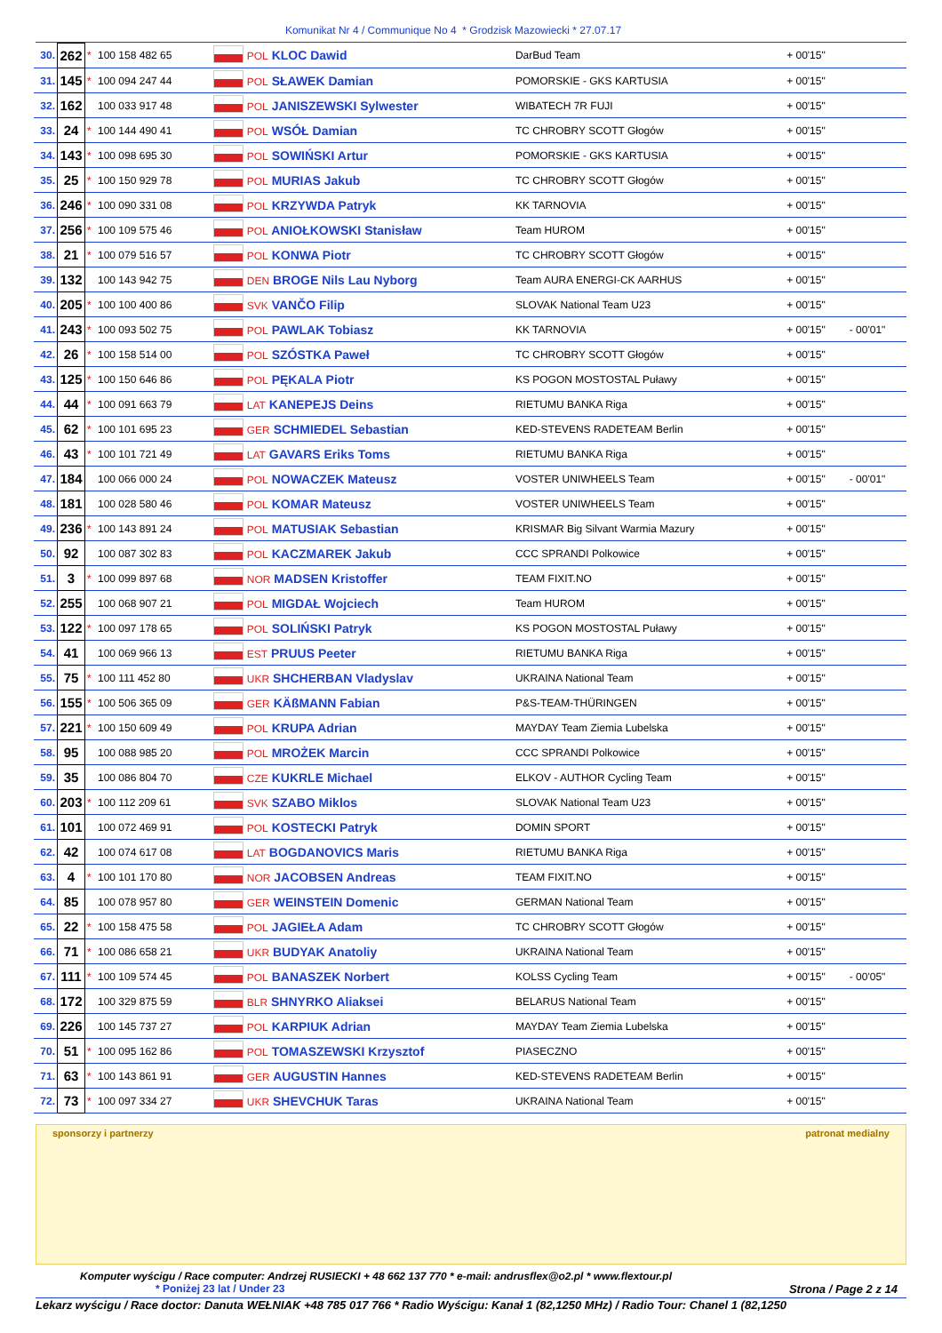Komunikat Nr 4 / Communique No 4 * Grodzisk Mazowiecki * 27.07.17
| 30. | 262 | * | 100 158 482 65 | | POL KLOC Dawid | DarBud Team | + 00'15" | |
| 31. | 145 | * | 100 094 247 44 | | POL SŁAWEK Damian | POMORSKIE - GKS KARTUSIA | + 00'15" | |
| 32. | 162 | | 100 033 917 48 | | POL JANISZEWSKI Sylwester | WIBATECH 7R FUJI | + 00'15" | |
| 33. | 24 | * | 100 144 490 41 | | POL WSÓŁ Damian | TC CHROBRY SCOTT Głogów | + 00'15" | |
| 34. | 143 | * | 100 098 695 30 | | POL SOWIŃSKI Artur | POMORSKIE - GKS KARTUSIA | + 00'15" | |
| 35. | 25 | * | 100 150 929 78 | | POL MURIAS Jakub | TC CHROBRY SCOTT Głogów | + 00'15" | |
| 36. | 246 | * | 100 090 331 08 | | POL KRZYWDA Patryk | KK TARNOVIA | + 00'15" | |
| 37. | 256 | * | 100 109 575 46 | | POL ANIOŁKOWSKI Stanisław | Team HUROM | + 00'15" | |
| 38. | 21 | * | 100 079 516 57 | | POL KONWA Piotr | TC CHROBRY SCOTT Głogów | + 00'15" | |
| 39. | 132 | | 100 143 942 75 | | DEN BROGE Nils Lau Nyborg | Team AURA ENERGI-CK AARHUS | + 00'15" | |
| 40. | 205 | * | 100 100 400 86 | | SVK VANČO Filip | SLOVAK National Team U23 | + 00'15" | |
| 41. | 243 | * | 100 093 502 75 | | POL PAWLAK Tobiasz | KK TARNOVIA | + 00'15" | - 00'01" |
| 42. | 26 | * | 100 158 514 00 | | POL SZÓSTKA Paweł | TC CHROBRY SCOTT Głogów | + 00'15" | |
| 43. | 125 | * | 100 150 646 86 | | POL PĘKALA Piotr | KS POGON MOSTOSTAL Puławy | + 00'15" | |
| 44. | 44 | * | 100 091 663 79 | | LAT KANEPEJS Deins | RIETUMU BANKA Riga | + 00'15" | |
| 45. | 62 | * | 100 101 695 23 | | GER SCHMIEDEL Sebastian | KED-STEVENS RADETEAM Berlin | + 00'15" | |
| 46. | 43 | * | 100 101 721 49 | | LAT GAVARS Eriks Toms | RIETUMU BANKA Riga | + 00'15" | |
| 47. | 184 | | 100 066 000 24 | | POL NOWACZEK Mateusz | VOSTER UNIWHEELS Team | + 00'15" | - 00'01" |
| 48. | 181 | | 100 028 580 46 | | POL KOMAR Mateusz | VOSTER UNIWHEELS Team | + 00'15" | |
| 49. | 236 | * | 100 143 891 24 | | POL MATUSIAK Sebastian | KRISMAR Big Silvant Warmia Mazury | + 00'15" | |
| 50. | 92 | | 100 087 302 83 | | POL KACZMAREK Jakub | CCC SPRANDI Polkowice | + 00'15" | |
| 51. | 3 | * | 100 099 897 68 | | NOR MADSEN Kristoffer | TEAM FIXIT.NO | + 00'15" | |
| 52. | 255 | | 100 068 907 21 | | POL MIGDAŁ Wojciech | Team HUROM | + 00'15" | |
| 53. | 122 | * | 100 097 178 65 | | POL SOLIŃSKI Patryk | KS POGON MOSTOSTAL Puławy | + 00'15" | |
| 54. | 41 | | 100 069 966 13 | | EST PRUUS Peeter | RIETUMU BANKA Riga | + 00'15" | |
| 55. | 75 | * | 100 111 452 80 | | UKR SHCHERBAN Vladyslav | UKRAINA National Team | + 00'15" | |
| 56. | 155 | * | 100 506 365 09 | | GER KÄßMANN Fabian | P&S-TEAM-THÜRINGEN | + 00'15" | |
| 57. | 221 | * | 100 150 609 49 | | POL KRUPA Adrian | MAYDAY Team Ziemia Lubelska | + 00'15" | |
| 58. | 95 | | 100 088 985 20 | | POL MROŻEK Marcin | CCC SPRANDI Polkowice | + 00'15" | |
| 59. | 35 | | 100 086 804 70 | | CZE KUKRLE Michael | ELKOV - AUTHOR Cycling Team | + 00'15" | |
| 60. | 203 | * | 100 112 209 61 | | SVK SZABO Miklos | SLOVAK National Team U23 | + 00'15" | |
| 61. | 101 | | 100 072 469 91 | | POL KOSTECKI Patryk | DOMIN SPORT | + 00'15" | |
| 62. | 42 | | 100 074 617 08 | | LAT BOGDANOVICS Maris | RIETUMU BANKA Riga | + 00'15" | |
| 63. | 4 | * | 100 101 170 80 | | NOR JACOBSEN Andreas | TEAM FIXIT.NO | + 00'15" | |
| 64. | 85 | | 100 078 957 80 | | GER WEINSTEIN Domenic | GERMAN National Team | + 00'15" | |
| 65. | 22 | * | 100 158 475 58 | | POL JAGIEŁA Adam | TC CHROBRY SCOTT Głogów | + 00'15" | |
| 66. | 71 | * | 100 086 658 21 | | UKR BUDYAK Anatoliy | UKRAINA National Team | + 00'15" | |
| 67. | 111 | * | 100 109 574 45 | | POL BANASZEK Norbert | KOLSS Cycling Team | + 00'15" | - 00'05" |
| 68. | 172 | | 100 329 875 59 | | BLR SHNYRKO Aliaksei | BELARUS National Team | + 00'15" | |
| 69. | 226 | | 100 145 737 27 | | POL KARPIUK Adrian | MAYDAY Team Ziemia Lubelska | + 00'15" | |
| 70. | 51 | * | 100 095 162 86 | | POL TOMASZEWSKI Krzysztof | PIASECZNO | + 00'15" | |
| 71. | 63 | * | 100 143 861 91 | | GER AUGUSTIN Hannes | KED-STEVENS RADETEAM Berlin | + 00'15" | |
| 72. | 73 | * | 100 097 334 27 | | UKR SHEVCHUK Taras | UKRAINA National Team | + 00'15" | |
sponsorzy i partnerzy patronat medialny
Komputer wyścigu / Race computer: Andrzej RUSIECKI + 48 662 137 770 * e-mail: andrusflex@o2.pl * www.flextour.pl
* Poniżej 23 lat / Under 23 Strona / Page 2 z 14
Lekarz wyścigu / Race doctor: Danuta WEŁNIAK +48 785 017 766 * Radio Wyścigu: Kanał 1 (82,1250 MHz) / Radio Tour: Chanel 1 (82,1250